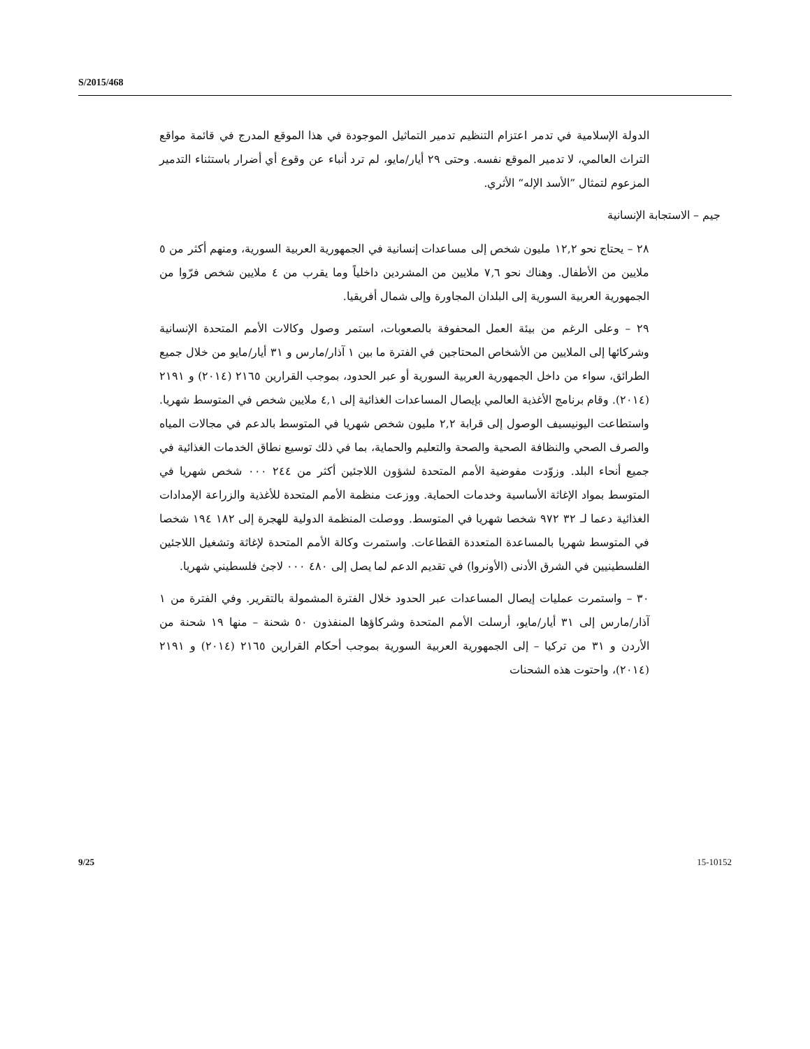S/2015/468
الدولة الإسلامية في تدمر اعتزام التنظيم تدمير التماثيل الموجودة في هذا الموقع المدرج في قائمة مواقع التراث العالمي، لا تدمير الموقع نفسه. وحتى ٢٩ أيار/مايو، لم ترد أنباء عن وقوع أي أضرار باستثناء التدمير المزعوم لتمثال ”الأسد الإله“ الأثري.
جيم – الاستجابة الإنسانية
٢٨ – يحتاج نحو ١٢,٢ مليون شخص إلى مساعدات إنسانية في الجمهورية العربية السورية، ومنهم أكثر من ٥ ملايين من الأطفال. وهناك نحو ٧,٦ ملايين من المشردين داخلياً وما يقرب من ٤ ملايين شخص فرّوا من الجمهورية العربية السورية إلى البلدان المجاورة وإلى شمال أفريقيا.
٢٩ – وعلى الرغم من بيئة العمل المحفوفة بالصعوبات، استمر وصول وكالات الأمم المتحدة الإنسانية وشركائها إلى الملايين من الأشخاص المحتاجين في الفترة ما بين ١ آذار/مارس و ٣١ أيار/مايو من خلال جميع الطرائق، سواء من داخل الجمهورية العربية السورية أو عبر الحدود، بموجب القرارين ٢١٦٥ (٢٠١٤) و ٢١٩١ (٢٠١٤). وقام برنامج الأغذية العالمي بإيصال المساعدات الغذائية إلى ٤,١ ملايين شخص في المتوسط شهريا. واستطاعت اليونيسيف الوصول إلى قرابة ٢,٢ مليون شخص شهريا في المتوسط بالدعم في مجالات المياه والصرف الصحي والنظافة الصحية والصحة والتعليم والحماية، بما في ذلك توسيع نطاق الخدمات الغذائية في جميع أنحاء البلد. وزوّدت مفوضية الأمم المتحدة لشؤون اللاجئين أكثر من ٢٤٤ ٠٠٠ شخص شهريا في المتوسط بمواد الإغاثة الأساسية وخدمات الحماية. ووزعت منظمة الأمم المتحدة للأغذية والزراعة الإمدادات الغذائية دعما لـ ٣٢ ٩٧٢ شخصا شهريا في المتوسط. ووصلت المنظمة الدولية للهجرة إلى ١٨٢ ١٩٤ شخصا في المتوسط شهريا بالمساعدة المتعددة القطاعات. واستمرت وكالة الأمم المتحدة لإغاثة وتشغيل اللاجئين الفلسطينيين في الشرق الأدنى (الأونروا) في تقديم الدعم لما يصل إلى ٤٨٠ ٠٠٠ لاجئ فلسطيني شهريا.
٣٠ – واستمرت عمليات إيصال المساعدات عبر الحدود خلال الفترة المشمولة بالتقرير. وفي الفترة من ١ آذار/مارس إلى ٣١ أيار/مايو، أرسلت الأمم المتحدة وشركاؤها المنفذون ٥٠ شحنة – منها ١٩ شحنة من الأردن و ٣١ من تركيا – إلى الجمهورية العربية السورية بموجب أحكام القرارين ٢١٦٥ (٢٠١٤) و ٢١٩١ (٢٠١٤)، واحتوت هذه الشحنات
9/25 15-10152